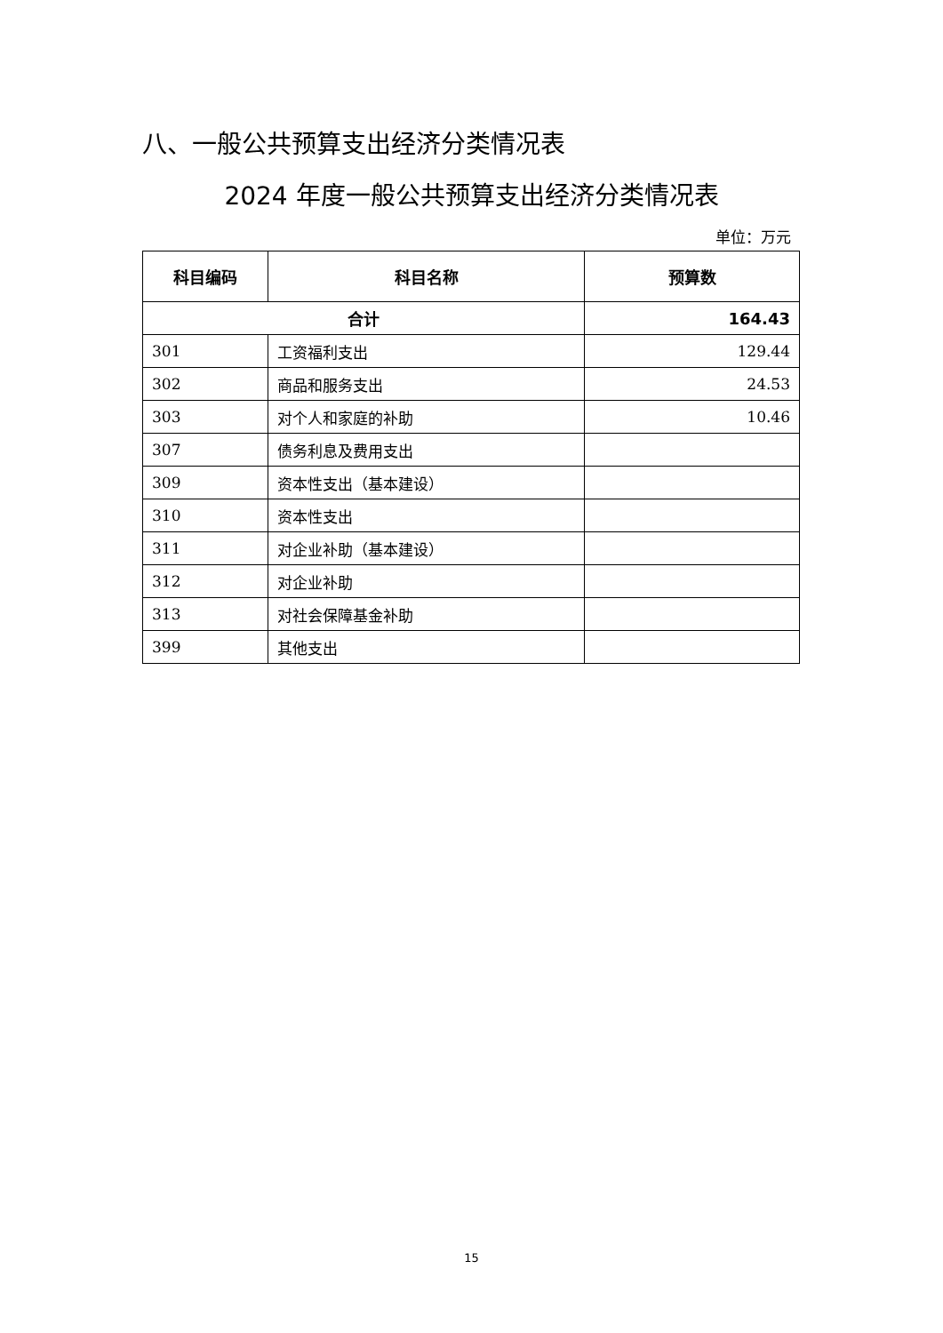八、一般公共预算支出经济分类情况表
2024 年度一般公共预算支出经济分类情况表
单位：万元
| 科目编码 | 科目名称 | 预算数 |
| --- | --- | --- |
| 合计 | | 164.43 |
| 301 | 工资福利支出 | 129.44 |
| 302 | 商品和服务支出 | 24.53 |
| 303 | 对个人和家庭的补助 | 10.46 |
| 307 | 债务利息及费用支出 | |
| 309 | 资本性支出（基本建设） | |
| 310 | 资本性支出 | |
| 311 | 对企业补助（基本建设） | |
| 312 | 对企业补助 | |
| 313 | 对社会保障基金补助 | |
| 399 | 其他支出 | |
15